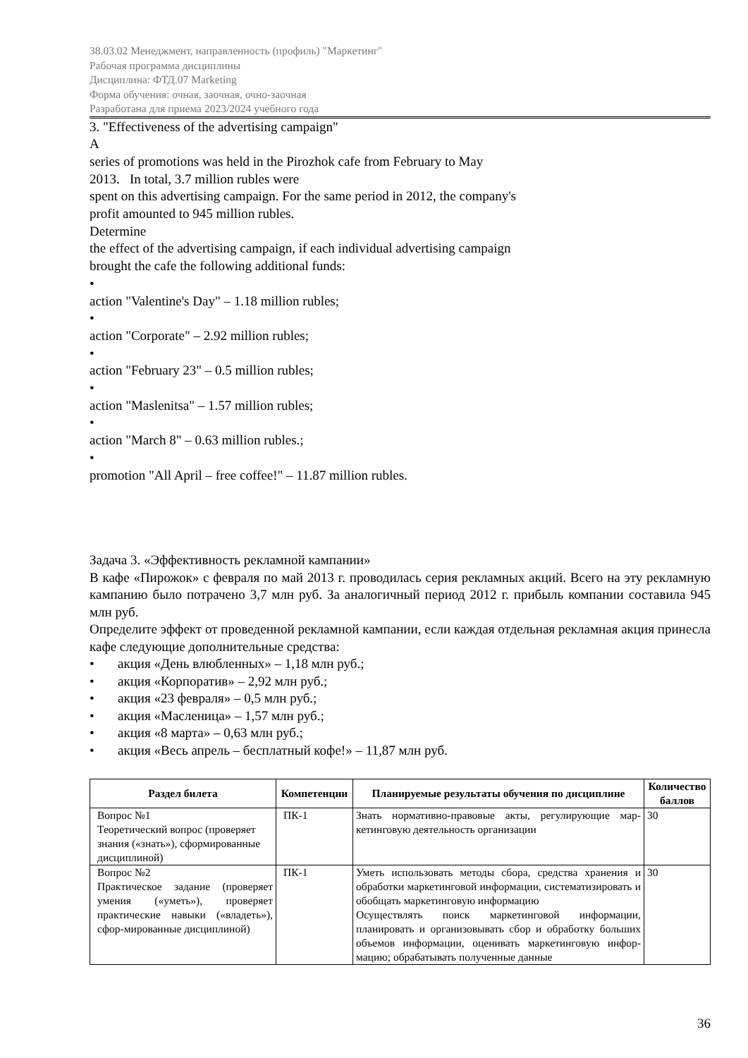38.03.02 Менеджмент, направленность (профиль) "Маркетинг"
Рабочая программа дисциплины
Дисциплина: ФТД.07 Marketing
Форма обучения: очная, заочная, очно-заочная
Разработана для приема 2023/2024 учебного года
3. "Effectiveness of the advertising campaign"
A
series of promotions was held in the Pirozhok cafe from February to May
2013. In total, 3.7 million rubles were
spent on this advertising campaign. For the same period in 2012, the company's
profit amounted to 945 million rubles.
Determine
the effect of the advertising campaign, if each individual advertising campaign
brought the cafe the following additional funds:
•
action "Valentine's Day" – 1.18 million rubles;
•
action "Corporate" – 2.92 million rubles;
•
action "February 23" – 0.5 million rubles;
•
action "Maslenitsa" – 1.57 million rubles;
•
action "March 8" – 0.63 million rubles.;
•
promotion "All April – free coffee!" – 11.87 million rubles.
Задача 3. «Эффективность рекламной кампании»
В кафе «Пирожок» с февраля по май 2013 г. проводилась серия рекламных акций. Всего на эту рекламную кампанию было потрачено 3,7 млн руб. За аналогичный период 2012 г. прибыль компании составила 945 млн руб.
Определите эффект от проведенной рекламной кампании, если каждая отдельная рекламная акция принесла кафе следующие дополнительные средства:
• акция «День влюбленных» – 1,18 млн руб.;
• акция «Корпоратив» – 2,92 млн руб.;
• акция «23 февраля» – 0,5 млн руб.;
• акция «Масленица» – 1,57 млн руб.;
• акция «8 марта» – 0,63 млн руб.;
• акция «Весь апрель – бесплатный кофе!» – 11,87 млн руб.
| Раздел билета | Компетенции | Планируемые результаты обучения по дисциплине | Количество баллов |
| --- | --- | --- | --- |
| Вопрос №1 Теоретический вопрос (проверяет знания («знать»), сформированные дисциплиной) | ПК-1 | Знать нормативно-правовые акты, регулирующие мар-кетинговую деятельность организации | 30 |
| Вопрос №2 Практическое задание (проверяет умения («уметь»), проверяет практические навыки («владеть»), сфор-мированные дисциплиной) | ПК-1 | Уметь использовать методы сбора, средства хранения и обработки маркетинговой информации, систематизировать и обобщать маркетинговую информацию Осуществлять поиск маркетинговой информации, планировать и организовывать сбор и обработку больших объемов информации, оценивать маркетинговую инфор-мацию; обрабатывать полученные данные | 30 |
36